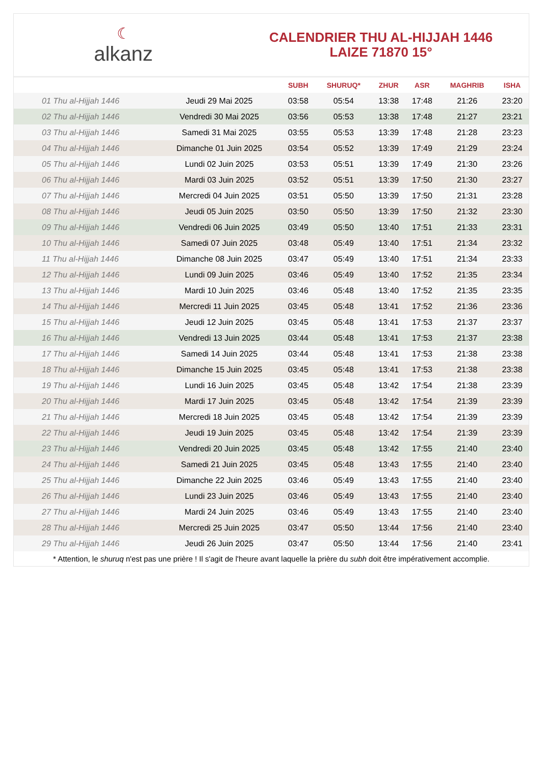☾
alkanz
CALENDRIER THU AL-HIJJAH 1446
LAIZE 71870 15°
| | | SUBH | SHURUQ* | ZHUR | ASR | MAGHRIB | ISHA |
| --- | --- | --- | --- | --- | --- | --- | --- |
| 01 Thu al-Hijjah 1446 | Jeudi 29 Mai 2025 | 03:58 | 05:54 | 13:38 | 17:48 | 21:26 | 23:20 |
| 02 Thu al-Hijjah 1446 | Vendredi 30 Mai 2025 | 03:56 | 05:53 | 13:38 | 17:48 | 21:27 | 23:21 |
| 03 Thu al-Hijjah 1446 | Samedi 31 Mai 2025 | 03:55 | 05:53 | 13:39 | 17:48 | 21:28 | 23:23 |
| 04 Thu al-Hijjah 1446 | Dimanche 01 Juin 2025 | 03:54 | 05:52 | 13:39 | 17:49 | 21:29 | 23:24 |
| 05 Thu al-Hijjah 1446 | Lundi 02 Juin 2025 | 03:53 | 05:51 | 13:39 | 17:49 | 21:30 | 23:26 |
| 06 Thu al-Hijjah 1446 | Mardi 03 Juin 2025 | 03:52 | 05:51 | 13:39 | 17:50 | 21:30 | 23:27 |
| 07 Thu al-Hijjah 1446 | Mercredi 04 Juin 2025 | 03:51 | 05:50 | 13:39 | 17:50 | 21:31 | 23:28 |
| 08 Thu al-Hijjah 1446 | Jeudi 05 Juin 2025 | 03:50 | 05:50 | 13:39 | 17:50 | 21:32 | 23:30 |
| 09 Thu al-Hijjah 1446 | Vendredi 06 Juin 2025 | 03:49 | 05:50 | 13:40 | 17:51 | 21:33 | 23:31 |
| 10 Thu al-Hijjah 1446 | Samedi 07 Juin 2025 | 03:48 | 05:49 | 13:40 | 17:51 | 21:34 | 23:32 |
| 11 Thu al-Hijjah 1446 | Dimanche 08 Juin 2025 | 03:47 | 05:49 | 13:40 | 17:51 | 21:34 | 23:33 |
| 12 Thu al-Hijjah 1446 | Lundi 09 Juin 2025 | 03:46 | 05:49 | 13:40 | 17:52 | 21:35 | 23:34 |
| 13 Thu al-Hijjah 1446 | Mardi 10 Juin 2025 | 03:46 | 05:48 | 13:40 | 17:52 | 21:35 | 23:35 |
| 14 Thu al-Hijjah 1446 | Mercredi 11 Juin 2025 | 03:45 | 05:48 | 13:41 | 17:52 | 21:36 | 23:36 |
| 15 Thu al-Hijjah 1446 | Jeudi 12 Juin 2025 | 03:45 | 05:48 | 13:41 | 17:53 | 21:37 | 23:37 |
| 16 Thu al-Hijjah 1446 | Vendredi 13 Juin 2025 | 03:44 | 05:48 | 13:41 | 17:53 | 21:37 | 23:38 |
| 17 Thu al-Hijjah 1446 | Samedi 14 Juin 2025 | 03:44 | 05:48 | 13:41 | 17:53 | 21:38 | 23:38 |
| 18 Thu al-Hijjah 1446 | Dimanche 15 Juin 2025 | 03:45 | 05:48 | 13:41 | 17:53 | 21:38 | 23:38 |
| 19 Thu al-Hijjah 1446 | Lundi 16 Juin 2025 | 03:45 | 05:48 | 13:42 | 17:54 | 21:38 | 23:39 |
| 20 Thu al-Hijjah 1446 | Mardi 17 Juin 2025 | 03:45 | 05:48 | 13:42 | 17:54 | 21:39 | 23:39 |
| 21 Thu al-Hijjah 1446 | Mercredi 18 Juin 2025 | 03:45 | 05:48 | 13:42 | 17:54 | 21:39 | 23:39 |
| 22 Thu al-Hijjah 1446 | Jeudi 19 Juin 2025 | 03:45 | 05:48 | 13:42 | 17:54 | 21:39 | 23:39 |
| 23 Thu al-Hijjah 1446 | Vendredi 20 Juin 2025 | 03:45 | 05:48 | 13:42 | 17:55 | 21:40 | 23:40 |
| 24 Thu al-Hijjah 1446 | Samedi 21 Juin 2025 | 03:45 | 05:48 | 13:43 | 17:55 | 21:40 | 23:40 |
| 25 Thu al-Hijjah 1446 | Dimanche 22 Juin 2025 | 03:46 | 05:49 | 13:43 | 17:55 | 21:40 | 23:40 |
| 26 Thu al-Hijjah 1446 | Lundi 23 Juin 2025 | 03:46 | 05:49 | 13:43 | 17:55 | 21:40 | 23:40 |
| 27 Thu al-Hijjah 1446 | Mardi 24 Juin 2025 | 03:46 | 05:49 | 13:43 | 17:55 | 21:40 | 23:40 |
| 28 Thu al-Hijjah 1446 | Mercredi 25 Juin 2025 | 03:47 | 05:50 | 13:44 | 17:56 | 21:40 | 23:40 |
| 29 Thu al-Hijjah 1446 | Jeudi 26 Juin 2025 | 03:47 | 05:50 | 13:44 | 17:56 | 21:40 | 23:41 |
* Attention, le shuruq n'est pas une prière ! Il s'agit de l'heure avant laquelle la prière du subh doit être impérativement accomplie.